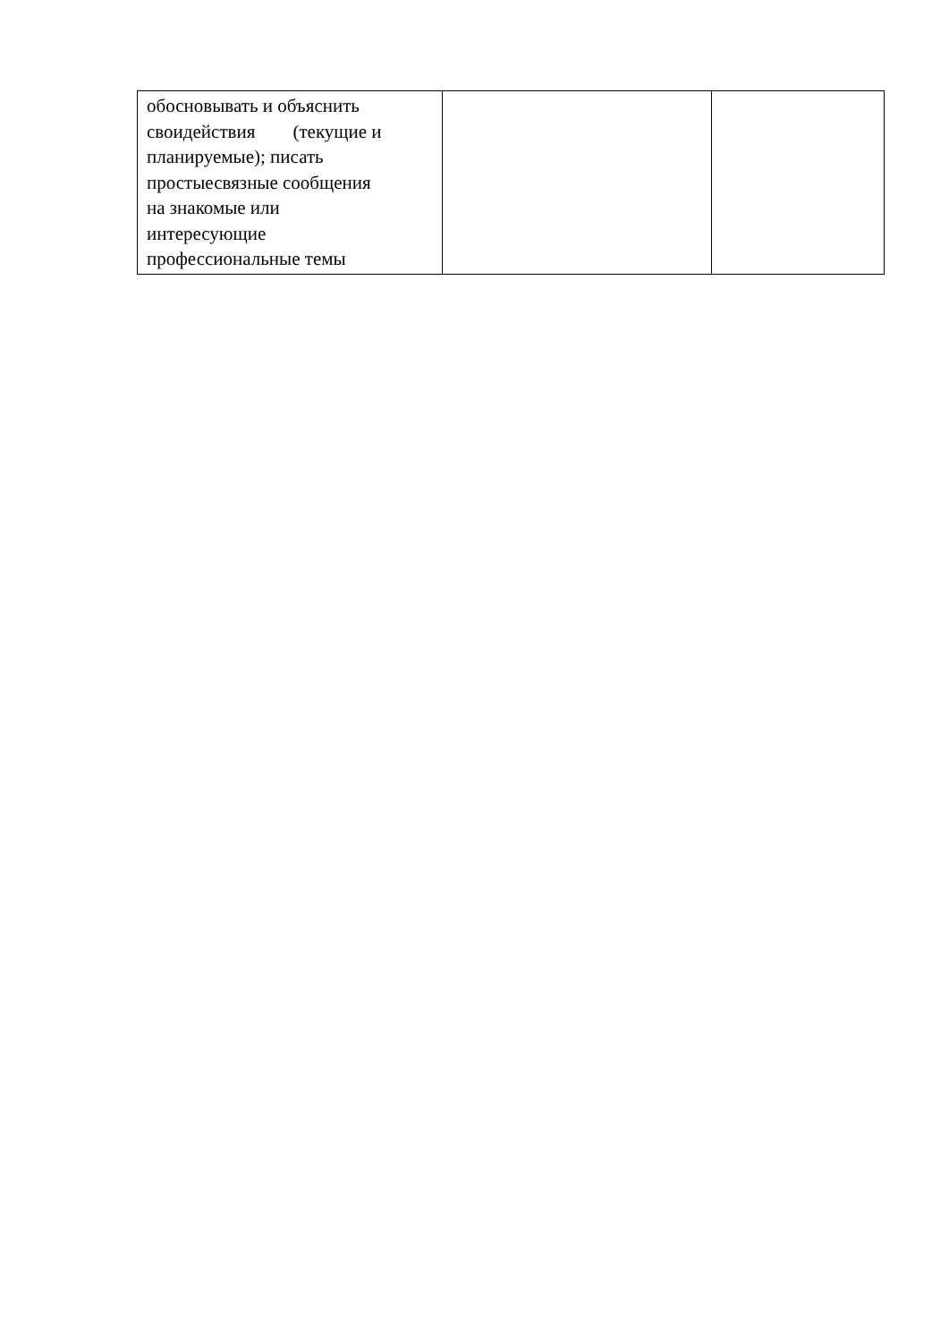| обосновывать и объяснить своидействия (текущие и планируемые); писать простыесвязные сообщения на знакомые или интересующие профессиональные темы | | |